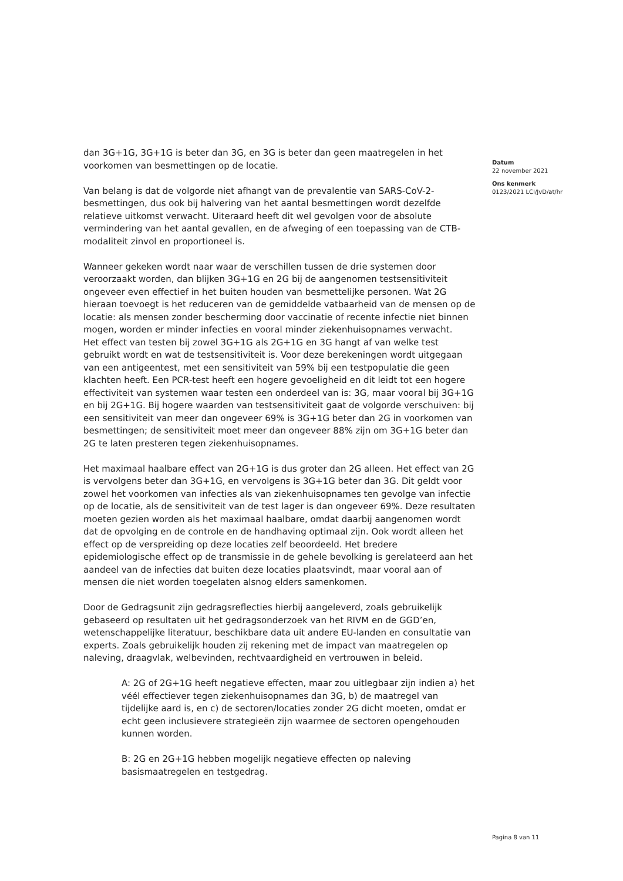dan 3G+1G, 3G+1G is beter dan 3G, en 3G is beter dan geen maatregelen in het voorkomen van besmettingen op de locatie.
Van belang is dat de volgorde niet afhangt van de prevalentie van SARS-CoV-2-besmettingen, dus ook bij halvering van het aantal besmettingen wordt dezelfde relatieve uitkomst verwacht. Uiteraard heeft dit wel gevolgen voor de absolute vermindering van het aantal gevallen, en de afweging of een toepassing van de CTB-modaliteit zinvol en proportioneel is.
Wanneer gekeken wordt naar waar de verschillen tussen de drie systemen door veroorzaakt worden, dan blijken 3G+1G en 2G bij de aangenomen testsensitiviteit ongeveer even effectief in het buiten houden van besmettelijke personen. Wat 2G hieraan toevoegt is het reduceren van de gemiddelde vatbaarheid van de mensen op de locatie: als mensen zonder bescherming door vaccinatie of recente infectie niet binnen mogen, worden er minder infecties en vooral minder ziekenhuisopnames verwacht.
Het effect van testen bij zowel 3G+1G als 2G+1G en 3G hangt af van welke test gebruikt wordt en wat de testsensitiviteit is. Voor deze berekeningen wordt uitgegaan van een antigeentest, met een sensitiviteit van 59% bij een testpopulatie die geen klachten heeft. Een PCR-test heeft een hogere gevoeligheid en dit leidt tot een hogere effectiviteit van systemen waar testen een onderdeel van is: 3G, maar vooral bij 3G+1G en bij 2G+1G. Bij hogere waarden van testsensitiviteit gaat de volgorde verschuiven: bij een sensitiviteit van meer dan ongeveer 69% is 3G+1G beter dan 2G in voorkomen van besmettingen; de sensitiviteit moet meer dan ongeveer 88% zijn om 3G+1G beter dan 2G te laten presteren tegen ziekenhuisopnames.
Het maximaal haalbare effect van 2G+1G is dus groter dan 2G alleen. Het effect van 2G is vervolgens beter dan 3G+1G, en vervolgens is 3G+1G beter dan 3G. Dit geldt voor zowel het voorkomen van infecties als van ziekenhuisopnames ten gevolge van infectie op de locatie, als de sensitiviteit van de test lager is dan ongeveer 69%. Deze resultaten moeten gezien worden als het maximaal haalbare, omdat daarbij aangenomen wordt dat de opvolging en de controle en de handhaving optimaal zijn. Ook wordt alleen het effect op de verspreiding op deze locaties zelf beoordeeld. Het bredere epidemiologische effect op de transmissie in de gehele bevolking is gerelateerd aan het aandeel van de infecties dat buiten deze locaties plaatsvindt, maar vooral aan of mensen die niet worden toegelaten alsnog elders samenkomen.
Door de Gedragsunit zijn gedragsreflecties hierbij aangeleverd, zoals gebruikelijk gebaseerd op resultaten uit het gedragsonderzoek van het RIVM en de GGD’en, wetenschappelijke literatuur, beschikbare data uit andere EU-landen en consultatie van experts. Zoals gebruikelijk houden zij rekening met de impact van maatregelen op naleving, draagvlak, welbevinden, rechtvaardigheid en vertrouwen in beleid.
A: 2G of 2G+1G heeft negatieve effecten, maar zou uitlegbaar zijn indien a) het véél effectiever tegen ziekenhuisopnames dan 3G, b) de maatregel van tijdelijke aard is, en c) de sectoren/locaties zonder 2G dicht moeten, omdat er echt geen inclusievere strategieën zijn waarmee de sectoren opengehouden kunnen worden.
B: 2G en 2G+1G hebben mogelijk negatieve effecten op naleving basismaatregelen en testgedrag.
Datum
22 november 2021
Ons kenmerk
0123/2021 LCI/JvD/at/hr
Pagina 8 van 11